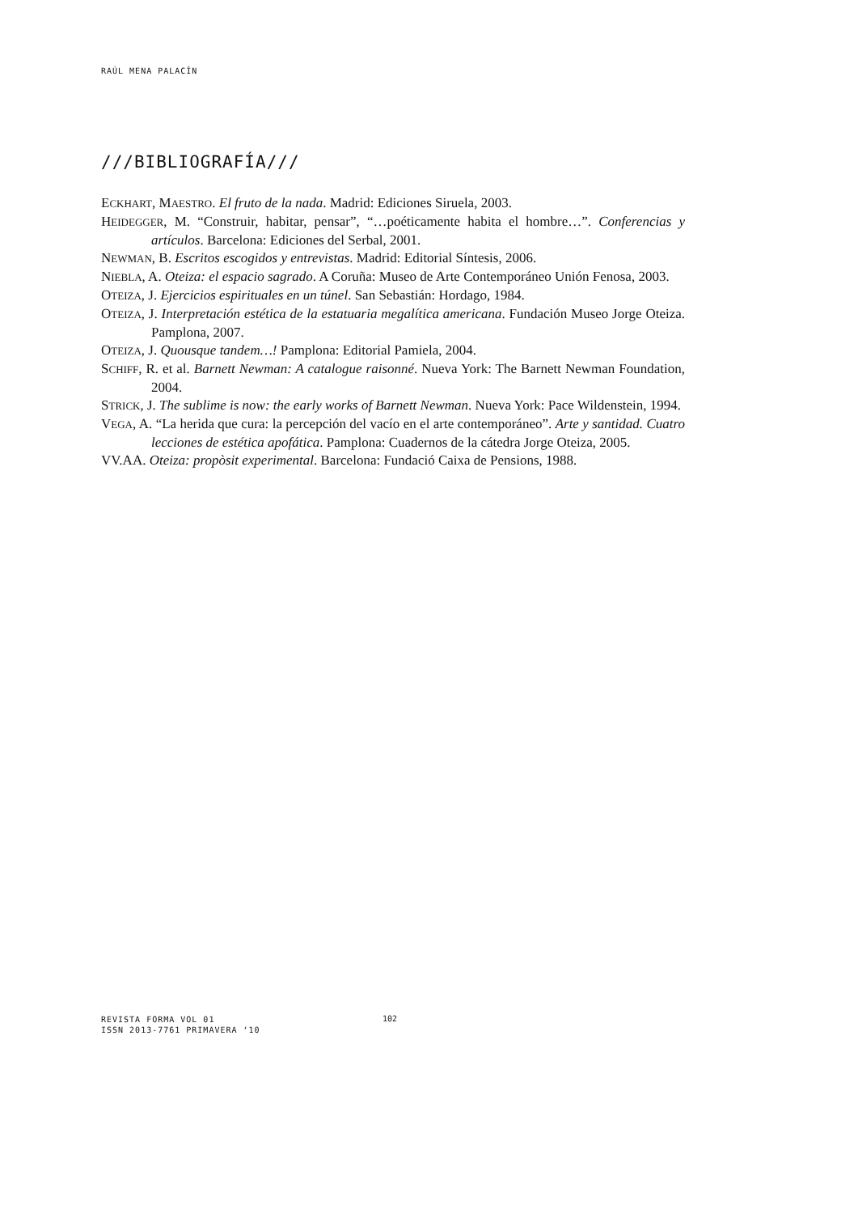RAÚL MENA PALACÍN
///BIBLIOGRAFÍA///
ECKHART, MAESTRO. El fruto de la nada. Madrid: Ediciones Siruela, 2003.
HEIDEGGER, M. “Construir, habitar, pensar”, “…poéticamente habita el hombre…”. Conferencias y artículos. Barcelona: Ediciones del Serbal, 2001.
NEWMAN, B. Escritos escogidos y entrevistas. Madrid: Editorial Síntesis, 2006.
NIEBLA, A. Oteiza: el espacio sagrado. A Coruña: Museo de Arte Contemporáneo Unión Fenosa, 2003.
OTEIZA, J. Ejercicios espirituales en un túnel. San Sebastián: Hordago, 1984.
OTEIZA, J. Interpretación estética de la estatuaria megalítica americana. Fundación Museo Jorge Oteiza. Pamplona, 2007.
OTEIZA, J. Quousque tandem…! Pamplona: Editorial Pamiela, 2004.
SCHIFF, R. et al. Barnett Newman: A catalogue raisonné. Nueva York: The Barnett Newman Foundation, 2004.
STRICK, J. The sublime is now: the early works of Barnett Newman. Nueva York: Pace Wildenstein, 1994.
VEGA, A. “La herida que cura: la percepción del vacío en el arte contemporáneo”. Arte y santidad. Cuatro lecciones de estética apofática. Pamplona: Cuadernos de la cátedra Jorge Oteiza, 2005.
VV.AA. Oteiza: propòsit experimental. Barcelona: Fundació Caixa de Pensions, 1988.
REVISTA FORMA VOL 01
ISSN 2013-7761 PRIMAVERA ‘10
102